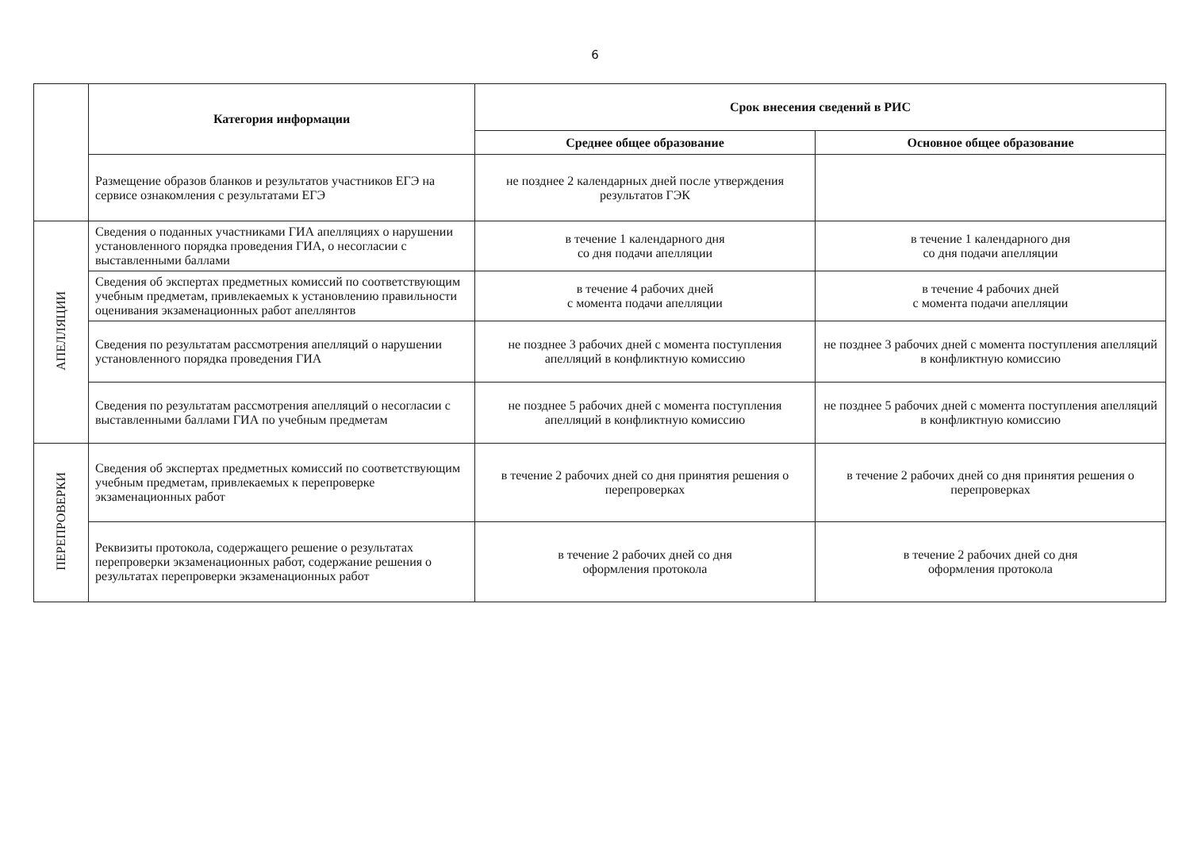6
| | Категория информации | Срок внесения сведений в РИС | |
| | | Среднее общее образование | Основное общее образование |
| | Размещение образов бланков и результатов участников ЕГЭ на сервисе ознакомления с результатами ЕГЭ | не позднее 2 календарных дней после утверждения результатов ГЭК | |
| АПЕЛЛЯЦИИ | Сведения о поданных участниками ГИА апелляциях о нарушении установленного порядка проведения ГИА, о несогласии с выставленными баллами | в течение 1 календарного дня со дня подачи апелляции | в течение 1 календарного дня со дня подачи апелляции |
| | Сведения об экспертах предметных комиссий по соответствующим учебным предметам, привлекаемых к установлению правильности оценивания экзаменационных работ апеллянтов | в течение 4 рабочих дней с момента подачи апелляции | в течение 4 рабочих дней с момента подачи апелляции |
| | Сведения по результатам рассмотрения апелляций о нарушении установленного порядка проведения ГИА | не позднее 3 рабочих дней с момента поступления апелляций в конфликтную комиссию | не позднее 3 рабочих дней с момента поступления апелляций в конфликтную комиссию |
| | Сведения по результатам рассмотрения апелляций о несогласии с выставленными баллами ГИА по учебным предметам | не позднее 5 рабочих дней с момента поступления апелляций в конфликтную комиссию | не позднее 5 рабочих дней с момента поступления апелляций в конфликтную комиссию |
| ПЕРЕПРОВЕРКИ | Сведения об экспертах предметных комиссий по соответствующим учебным предметам, привлекаемых к перепроверке экзаменационных работ | в течение 2 рабочих дней со дня принятия решения о перепроверках | в течение 2 рабочих дней со дня принятия решения о перепроверках |
| | Реквизиты протокола, содержащего решение о результатах перепроверки экзаменационных работ, содержание решения о результатах перепроверки экзаменационных работ | в течение 2 рабочих дней со дня оформления протокола | в течение 2 рабочих дней со дня оформления протокола |